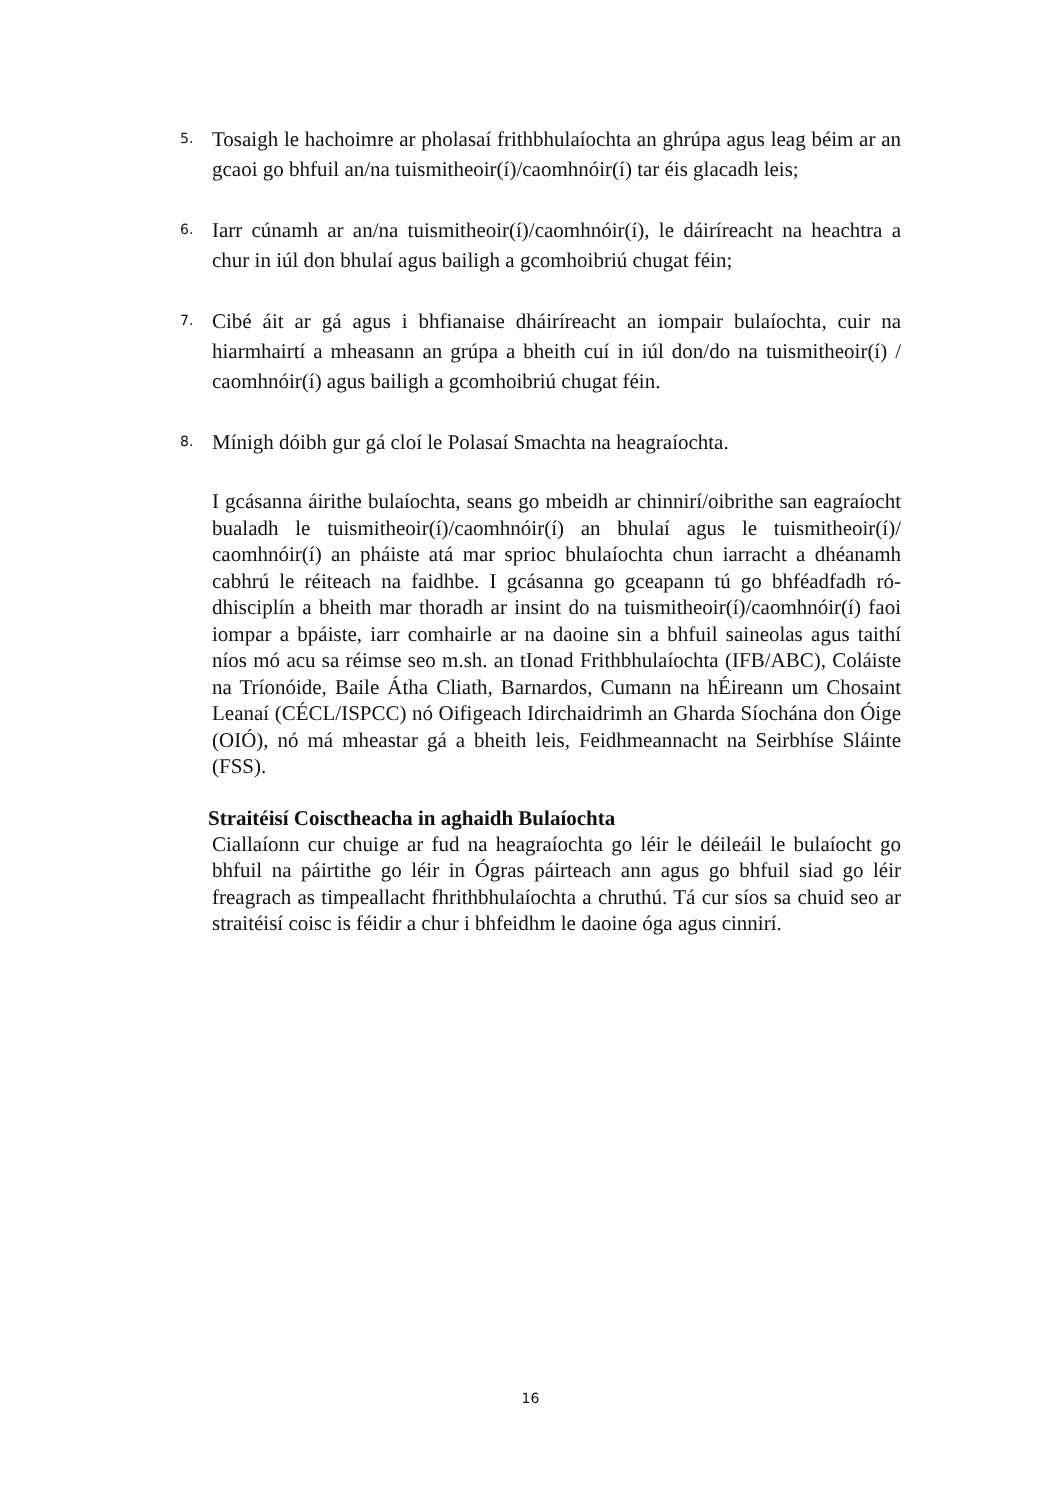5.
Tosaigh le hachoimre ar pholasaí frithbhulaíochta an ghrúpa agus leag béim ar an gcaoi go bhfuil an/na tuismitheoir(í)/caomhnóir(í) tar éis glacadh leis;
6.
Iarr cúnamh ar an/na tuismitheoir(í)/caomhnóir(í), le dáiríreacht na heachtra a chur in iúl don bhulaí agus bailigh a gcomhoibriú chugat féin;
7.
Cibé áit ar gá agus i bhfianaise dháiríreacht an iompair bulaíochta, cuir na hiarmhairtí a mheasann an grúpa a bheith cuí in iúl don/do na tuismitheoir(í) / caomhnóir(í) agus bailigh a gcomhoibriú chugat féin.
8.
Mínigh dóibh gur gá cloí le Polasaí Smachta na heagraíochta.
I gcásanna áirithe bulaíochta, seans go mbeidh ar chinnirí/oibrithe san eagraíocht bualadh le tuismitheoir(í)/caomhnóir(í) an bhulaí agus le tuismitheoir(í)/ caomhnóir(í) an pháiste atá mar sprioc bhulaíochta chun iarracht a dhéanamh cabhrú le réiteach na faidhbe. I gcásanna go gceapann tú go bhféadfadh ró- dhisciplín a bheith mar thoradh ar insint do na tuismitheoir(í)/caomhnóir(í) faoi iompar a bpáiste, iarr comhairle ar na daoine sin a bhfuil saineolas agus taithí níos mó acu sa réimse seo m.sh. an tIonad Frithbhulaíochta (IFB/ABC), Coláiste na Tríonóide, Baile Átha Cliath, Barnardos, Cumann na hÉireann um Chosaint Leanaí (CÉCL/ISPCC) nó Oifigeach Idirchaidrimh an Gharda Síochána don Óige (OIÓ), nó má mheastar gá a bheith leis, Feidhmeannacht na Seirbhíse Sláinte (FSS).
Straitéisí Coisctheacha in aghaidh Bulaíochta
Ciallaíonn cur chuige ar fud na heagraíochta go léir le déileáil le bulaíocht go bhfuil na páirtithe go léir in Ógras páirteach ann agus go bhfuil siad go léir freagrach as timpeallacht fhrithbhulaíochta a chruthú. Tá cur síos sa chuid seo ar straitéisí coisc is féidir a chur i bhfeidhm le daoine óga agus cinnirí.
16